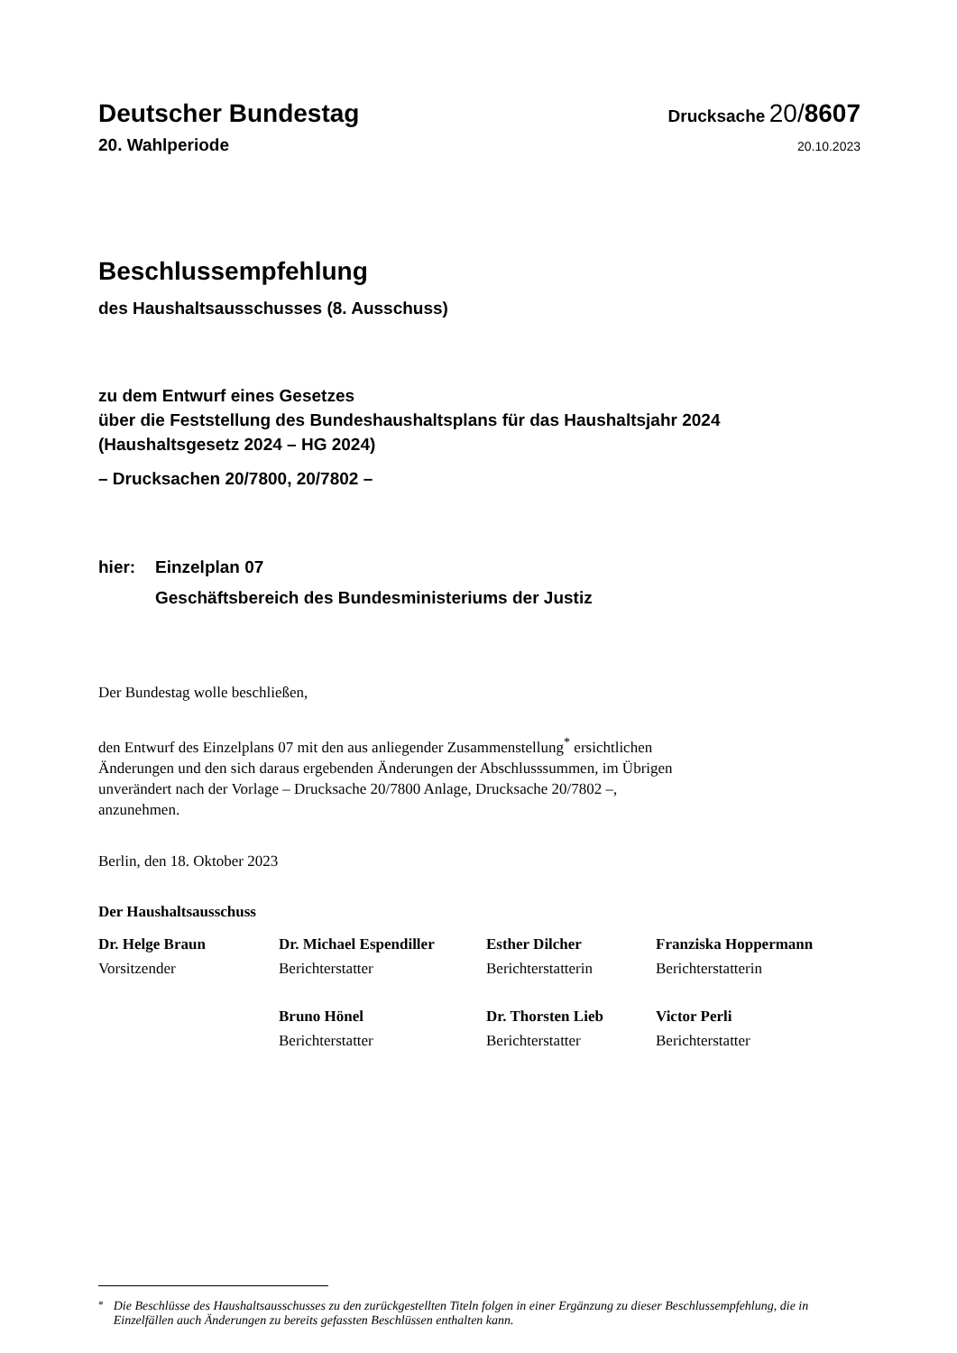Deutscher Bundestag Drucksache 20/8607
20. Wahlperiode 20.10.2023
Beschlussempfehlung
des Haushaltsausschusses (8. Ausschuss)
zu dem Entwurf eines Gesetzes
über die Feststellung des Bundeshaushaltsplans für das Haushaltsjahr 2024
(Haushaltsgesetz 2024 – HG 2024)
– Drucksachen 20/7800, 20/7802 –
hier: Einzelplan 07
Geschäftsbereich des Bundesministeriums der Justiz
Der Bundestag wolle beschließen,
den Entwurf des Einzelplans 07 mit den aus anliegender Zusammenstellung<sup>*</sup> ersicht­lichen Änderungen und den sich daraus ergebenden Änderungen der Abschlusssum­men, im Übrigen unverändert nach der Vorlage – Drucksache 20/7800 Anlage, Druck­sache 20/7802 –, anzunehmen.
Berlin, den 18. Oktober 2023
Der Haushaltsausschuss
Dr. Helge Braun
Vorsitzender
Dr. Michael Espendiller
Berichterstatter
Esther Dilcher
Berichterstatterin
Franziska Hoppermann
Berichterstatterin
Bruno Hönel
Berichterstatter
Dr. Thorsten Lieb
Berichterstatter
Victor Perli
Berichterstatter
<sup>*</sup> Die Beschlüsse des Haushaltsausschusses zu den zurückgestellten Titeln folgen in einer Ergänzung zu dieser Beschlussempfehlung, die in Einzelfällen auch Änderungen zu bereits gefassten Beschlüssen enthalten kann.